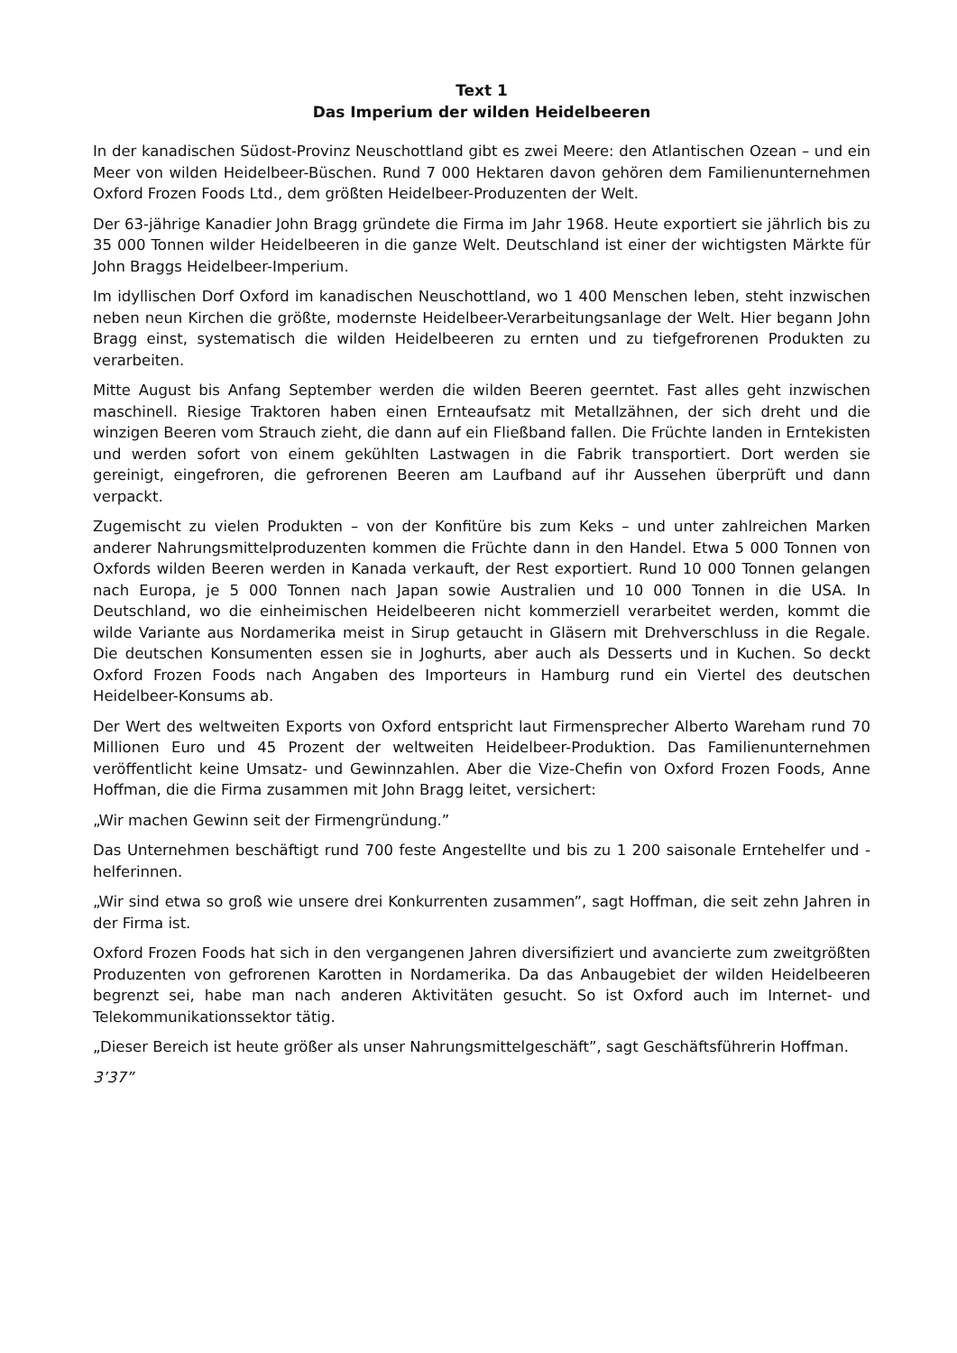Text 1
Das Imperium der wilden Heidelbeeren
In der kanadischen Südost-Provinz Neuschottland gibt es zwei Meere: den Atlantischen Ozean – und ein Meer von wilden Heidelbeer-Büschen. Rund 7 000 Hektaren davon gehören dem Familienunternehmen Oxford Frozen Foods Ltd., dem größten Heidelbeer-Produzenten der Welt.
Der 63-jährige Kanadier John Bragg gründete die Firma im Jahr 1968. Heute exportiert sie jährlich bis zu 35 000 Tonnen wilder Heidelbeeren in die ganze Welt. Deutschland ist einer der wichtigsten Märkte für John Braggs Heidelbeer-Imperium.
Im idyllischen Dorf Oxford im kanadischen Neuschottland, wo 1 400 Menschen leben, steht inzwischen neben neun Kirchen die größte, modernste Heidelbeer-Verarbeitungsanlage der Welt. Hier begann John Bragg einst, systematisch die wilden Heidelbeeren zu ernten und zu tiefgefrorenen Produkten zu verarbeiten.
Mitte August bis Anfang September werden die wilden Beeren geerntet. Fast alles geht inzwischen maschinell. Riesige Traktoren haben einen Ernteaufsatz mit Metallzähnen, der sich dreht und die winzigen Beeren vom Strauch zieht, die dann auf ein Fließband fallen. Die Früchte landen in Erntekisten und werden sofort von einem gekühlten Lastwagen in die Fabrik transportiert. Dort werden sie gereinigt, eingefroren, die gefrorenen Beeren am Laufband auf ihr Aussehen überprüft und dann verpackt.
Zugemischt zu vielen Produkten – von der Konfitüre bis zum Keks – und unter zahlreichen Marken anderer Nahrungsmittelproduzenten kommen die Früchte dann in den Handel. Etwa 5 000 Tonnen von Oxfords wilden Beeren werden in Kanada verkauft, der Rest exportiert. Rund 10 000 Tonnen gelangen nach Europa, je 5 000 Tonnen nach Japan sowie Australien und 10 000 Tonnen in die USA. In Deutschland, wo die einheimischen Heidelbeeren nicht kommerziell verarbeitet werden, kommt die wilde Variante aus Nordamerika meist in Sirup getaucht in Gläsern mit Drehverschluss in die Regale. Die deutschen Konsumenten essen sie in Joghurts, aber auch als Desserts und in Kuchen. So deckt Oxford Frozen Foods nach Angaben des Importeurs in Hamburg rund ein Viertel des deutschen Heidelbeer-Konsums ab.
Der Wert des weltweiten Exports von Oxford entspricht laut Firmensprecher Alberto Wareham rund 70 Millionen Euro und 45 Prozent der weltweiten Heidelbeer-Produktion. Das Familienunternehmen veröffentlicht keine Umsatz- und Gewinnzahlen. Aber die Vize-Chefin von Oxford Frozen Foods, Anne Hoffman, die die Firma zusammen mit John Bragg leitet, versichert:
„Wir machen Gewinn seit der Firmengründung.”
Das Unternehmen beschäftigt rund 700 feste Angestellte und bis zu 1 200 saisonale Erntehelfer und -helferinnen.
„Wir sind etwa so groß wie unsere drei Konkurrenten zusammen”, sagt Hoffman, die seit zehn Jahren in der Firma ist.
Oxford Frozen Foods hat sich in den vergangenen Jahren diversifiziert und avancierte zum zweitgrößten Produzenten von gefrorenen Karotten in Nordamerika. Da das Anbaugebiet der wilden Heidelbeeren begrenzt sei, habe man nach anderen Aktivitäten gesucht. So ist Oxford auch im Internet- und Telekommunikationssektor tätig.
„Dieser Bereich ist heute größer als unser Nahrungsmittelgeschäft”, sagt Geschäftsführerin Hoffman.
3’37”